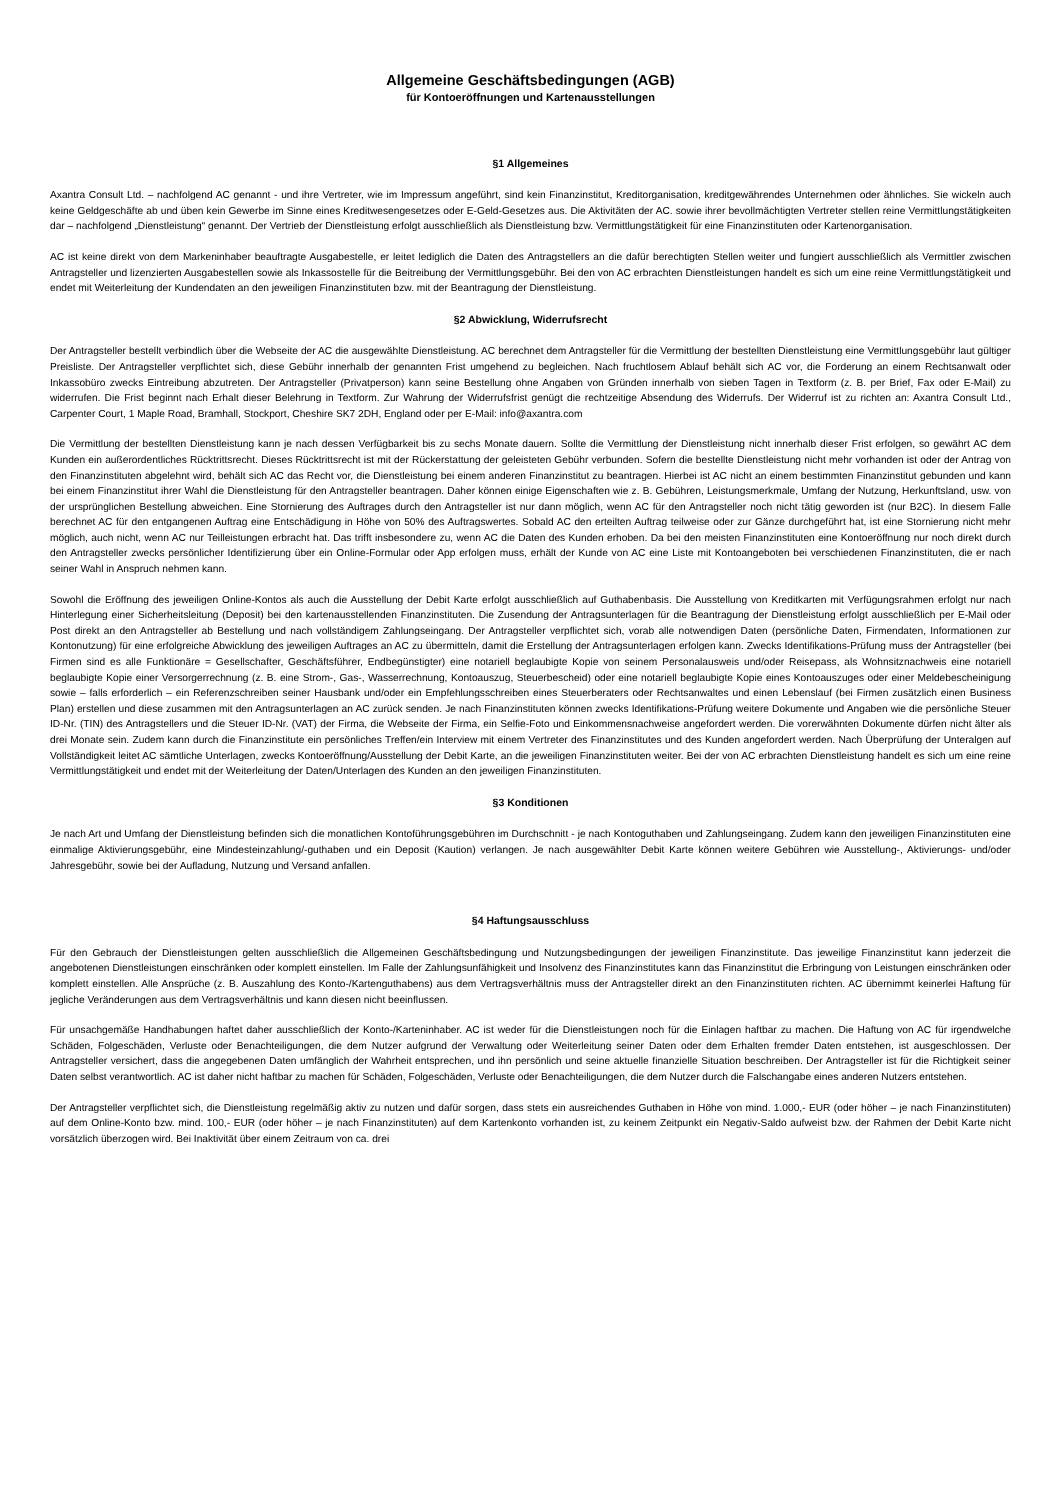Allgemeine Geschäftsbedingungen (AGB)
für Kontoeröffnungen und Kartenausstellungen
§1 Allgemeines
Axantra Consult Ltd. – nachfolgend AC genannt - und ihre Vertreter, wie im Impressum angeführt, sind kein Finanzinstitut, Kreditorganisation, kreditgewährendes Unternehmen oder ähnliches. Sie wickeln auch keine Geldgeschäfte ab und üben kein Gewerbe im Sinne eines Kreditwesengesetzes oder E-Geld-Gesetzes aus. Die Aktivitäten der AC. sowie ihrer bevollmächtigten Vertreter stellen reine Vermittlungstätigkeiten dar – nachfolgend „Dienstleistung“ genannt. Der Vertrieb der Dienstleistung erfolgt ausschließlich als Dienstleistung bzw. Vermittlungstätigkeit für eine Finanzinstituten oder Kartenorganisation.
AC ist keine direkt von dem Markeninhaber beauftragte Ausgabestelle, er leitet lediglich die Daten des Antragstellers an die dafür berechtigten Stellen weiter und fungiert ausschließlich als Vermittler zwischen Antragsteller und lizenzierten Ausgabestellen sowie als Inkassostelle für die Beitreibung der Vermittlungsgebühr. Bei den von AC erbrachten Dienstleistungen handelt es sich um eine reine Vermittlungstätigkeit und endet mit Weiterleitung der Kundendaten an den jeweiligen Finanzinstituten bzw. mit der Beantragung der Dienstleistung.
§2 Abwicklung, Widerrufsrecht
Der Antragsteller bestellt verbindlich über die Webseite der AC die ausgewählte Dienstleistung. AC berechnet dem Antragsteller für die Vermittlung der bestellten Dienstleistung eine Vermittlungsgebühr laut gültiger Preisliste. Der Antragsteller verpflichtet sich, diese Gebühr innerhalb der genannten Frist umgehend zu begleichen. Nach fruchtlosem Ablauf behält sich AC vor, die Forderung an einem Rechtsanwalt oder Inkassobüro zwecks Eintreibung abzutreten. Der Antragsteller (Privatperson) kann seine Bestellung ohne Angaben von Gründen innerhalb von sieben Tagen in Textform (z. B. per Brief, Fax oder E-Mail) zu widerrufen. Die Frist beginnt nach Erhalt dieser Belehrung in Textform. Zur Wahrung der Widerrufsfrist genügt die rechtzeitige Absendung des Widerrufs. Der Widerruf ist zu richten an: Axantra Consult Ltd., Carpenter Court, 1 Maple Road, Bramhall, Stockport, Cheshire SK7 2DH, England oder per E-Mail: info@axantra.com
Die Vermittlung der bestellten Dienstleistung kann je nach dessen Verfügbarkeit bis zu sechs Monate dauern. Sollte die Vermittlung der Dienstleistung nicht innerhalb dieser Frist erfolgen, so gewährt AC dem Kunden ein außerordentliches Rücktrittsrecht. Dieses Rücktrittsrecht ist mit der Rückerstattung der geleisteten Gebühr verbunden. Sofern die bestellte Dienstleistung nicht mehr vorhanden ist oder der Antrag von den Finanzinstituten abgelehnt wird, behält sich AC das Recht vor, die Dienstleistung bei einem anderen Finanzinstitut zu beantragen. Hierbei ist AC nicht an einem bestimmten Finanzinstitut gebunden und kann bei einem Finanzinstitut ihrer Wahl die Dienstleistung für den Antragsteller beantragen. Daher können einige Eigenschaften wie z. B. Gebühren, Leistungsmerkmale, Umfang der Nutzung, Herkunftsland, usw. von der ursprünglichen Bestellung abweichen. Eine Stornierung des Auftrages durch den Antragsteller ist nur dann möglich, wenn AC für den Antragsteller noch nicht tätig geworden ist (nur B2C). In diesem Falle berechnet AC für den entgangenen Auftrag eine Entschädigung in Höhe von 50% des Auftragswertes. Sobald AC den erteilten Auftrag teilweise oder zur Gänze durchgeführt hat, ist eine Stornierung nicht mehr möglich, auch nicht, wenn AC nur Teilleistungen erbracht hat. Das trifft insbesondere zu, wenn AC die Daten des Kunden erhoben. Da bei den meisten Finanzinstituten eine Kontoeröffnung nur noch direkt durch den Antragsteller zwecks persönlicher Identifizierung über ein Online-Formular oder App erfolgen muss, erhält der Kunde von AC eine Liste mit Kontoangeboten bei verschiedenen Finanzinstituten, die er nach seiner Wahl in Anspruch nehmen kann.
Sowohl die Eröffnung des jeweiligen Online-Kontos als auch die Ausstellung der Debit Karte erfolgt ausschließlich auf Guthabenbasis. Die Ausstellung von Kreditkarten mit Verfügungsrahmen erfolgt nur nach Hinterlegung einer Sicherheitsleitung (Deposit) bei den kartenausstellenden Finanzinstituten. Die Zusendung der Antragsunterlagen für die Beantragung der Dienstleistung erfolgt ausschließlich per E-Mail oder Post direkt an den Antragsteller ab Bestellung und nach vollständigem Zahlungseingang. Der Antragsteller verpflichtet sich, vorab alle notwendigen Daten (persönliche Daten, Firmendaten, Informationen zur Kontonutzung) für eine erfolgreiche Abwicklung des jeweiligen Auftrages an AC zu übermitteln, damit die Erstellung der Antragsunterlagen erfolgen kann. Zwecks Identifikations-Prüfung muss der Antragsteller (bei Firmen sind es alle Funktionäre = Gesellschafter, Geschäftsführer, Endbegünstigter) eine notariell beglaubigte Kopie von seinem Personalausweis und/oder Reisepass, als Wohnsitznachweis eine notariell beglaubigte Kopie einer Versorgerrechnung (z. B. eine Strom-, Gas-, Wasserrechnung, Kontoauszug, Steuerbescheid) oder eine notariell beglaubigte Kopie eines Kontoauszuges oder einer Meldebescheinigung sowie – falls erforderlich – ein Referenzschreiben seiner Hausbank und/oder ein Empfehlungsschreiben eines Steuerberaters oder Rechtsanwaltes und einen Lebenslauf (bei Firmen zusätzlich einen Business Plan) erstellen und diese zusammen mit den Antragsunterlagen an AC zurück senden. Je nach Finanzinstituten können zwecks Identifikations-Prüfung weitere Dokumente und Angaben wie die persönliche Steuer ID-Nr. (TIN) des Antragstellers und die Steuer ID-Nr. (VAT) der Firma, die Webseite der Firma, ein Selfie-Foto und Einkommensnachweise angefordert werden. Die vorerwähnten Dokumente dürfen nicht älter als drei Monate sein. Zudem kann durch die Finanzinstitute ein persönliches Treffen/ein Interview mit einem Vertreter des Finanzinstitutes und des Kunden angefordert werden. Nach Überprüfung der Unteralgen auf Vollständigkeit leitet AC sämtliche Unterlagen, zwecks Kontoeröffnung/Ausstellung der Debit Karte, an die jeweiligen Finanzinstituten weiter. Bei der von AC erbrachten Dienstleistung handelt es sich um eine reine Vermittlungstätigkeit und endet mit der Weiterleitung der Daten/Unterlagen des Kunden an den jeweiligen Finanzinstituten.
§3 Konditionen
Je nach Art und Umfang der Dienstleistung befinden sich die monatlichen Kontoführungsgebühren im Durchschnitt - je nach Kontoguthaben und Zahlungseingang. Zudem kann den jeweiligen Finanzinstituten eine einmalige Aktivierungsgebühr, eine Mindesteinzahlung/-guthaben und ein Deposit (Kaution) verlangen. Je nach ausgewählter Debit Karte können weitere Gebühren wie Ausstellung-, Aktivierungs- und/oder Jahresgebühr, sowie bei der Aufladung, Nutzung und Versand anfallen.
§4 Haftungsausschluss
Für den Gebrauch der Dienstleistungen gelten ausschließlich die Allgemeinen Geschäftsbedingung und Nutzungsbedingungen der jeweiligen Finanzinstitute. Das jeweilige Finanzinstitut kann jederzeit die angebotenen Dienstleistungen einschränken oder komplett einstellen. Im Falle der Zahlungsunfähigkeit und Insolvenz des Finanzinstitutes kann das Finanzinstitut die Erbringung von Leistungen einschränken oder komplett einstellen. Alle Ansprüche (z. B. Auszahlung des Konto-/Kartenguthabens) aus dem Vertragsverhältnis muss der Antragsteller direkt an den Finanzinstituten richten. AC übernimmt keinerlei Haftung für jegliche Veränderungen aus dem Vertragsverhältnis und kann diesen nicht beeinflussen.
Für unsachgemäße Handhabungen haftet daher ausschließlich der Konto-/Karteninhaber. AC ist weder für die Dienstleistungen noch für die Einlagen haftbar zu machen. Die Haftung von AC für irgendwelche Schäden, Folgeschäden, Verluste oder Benachteiligungen, die dem Nutzer aufgrund der Verwaltung oder Weiterleitung seiner Daten oder dem Erhalten fremder Daten entstehen, ist ausgeschlossen. Der Antragsteller versichert, dass die angegebenen Daten umfänglich der Wahrheit entsprechen, und ihn persönlich und seine aktuelle finanzielle Situation beschreiben. Der Antragsteller ist für die Richtigkeit seiner Daten selbst verantwortlich. AC ist daher nicht haftbar zu machen für Schäden, Folgeschäden, Verluste oder Benachteiligungen, die dem Nutzer durch die Falschangabe eines anderen Nutzers entstehen.
Der Antragsteller verpflichtet sich, die Dienstleistung regelmäßig aktiv zu nutzen und dafür sorgen, dass stets ein ausreichendes Guthaben in Höhe von mind. 1.000,- EUR (oder höher – je nach Finanzinstituten) auf dem Online-Konto bzw. mind. 100,- EUR (oder höher – je nach Finanzinstituten) auf dem Kartenkonto vorhanden ist, zu keinem Zeitpunkt ein Negativ-Saldo aufweist bzw. der Rahmen der Debit Karte nicht vorsätzlich überzogen wird. Bei Inaktivität über einem Zeitraum von ca. drei